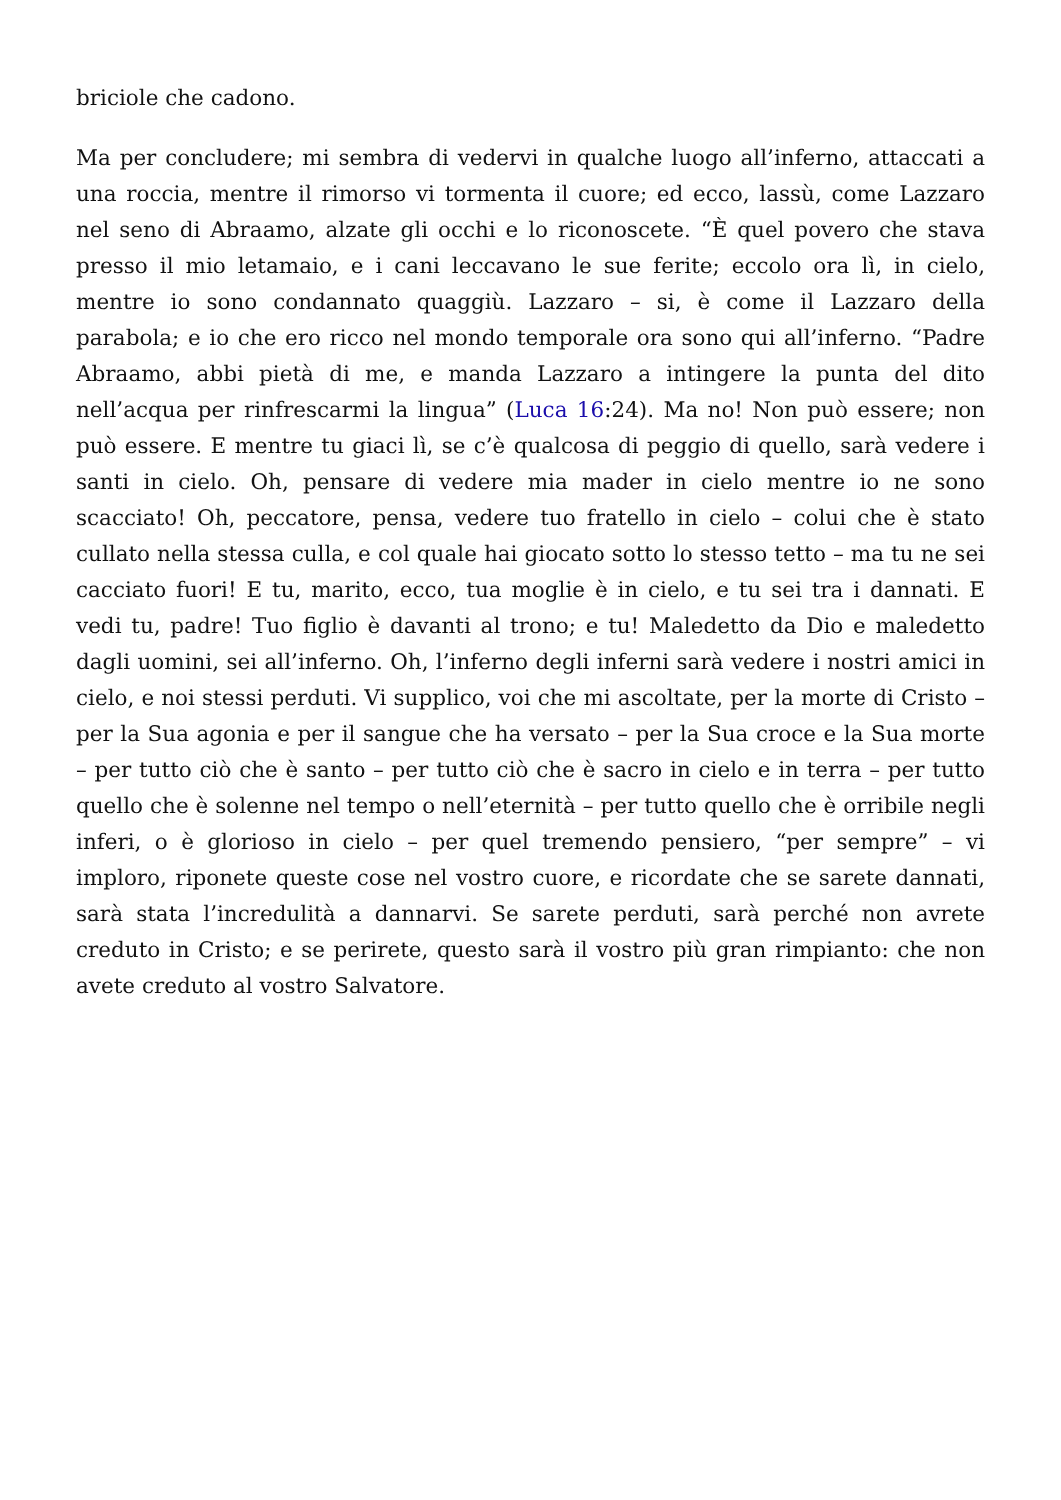briciole che cadono.
Ma per concludere; mi sembra di vedervi in qualche luogo all’inferno, attaccati a una roccia, mentre il rimorso vi tormenta il cuore; ed ecco, lassù, come Lazzaro nel seno di Abraamo, alzate gli occhi e lo riconoscete. “È quel povero che stava presso il mio letamaio, e i cani leccavano le sue ferite; eccolo ora lì, in cielo, mentre io sono condannato quaggiù. Lazzaro – si, è come il Lazzaro della parabola; e io che ero ricco nel mondo temporale ora sono qui all’inferno. “Padre Abraamo, abbi pietà di me, e manda Lazzaro a intingere la punta del dito nell’acqua per rinfrescarmi la lingua” (Luca 16:24). Ma no! Non può essere; non può essere. E mentre tu giaci lì, se c’è qualcosa di peggio di quello, sarà vedere i santi in cielo. Oh, pensare di vedere mia mader in cielo mentre io ne sono scacciato! Oh, peccatore, pensa, vedere tuo fratello in cielo – colui che è stato cullato nella stessa culla, e col quale hai giocato sotto lo stesso tetto – ma tu ne sei cacciato fuori! E tu, marito, ecco, tua moglie è in cielo, e tu sei tra i dannati. E vedi tu, padre! Tuo figlio è davanti al trono; e tu! Maledetto da Dio e maledetto dagli uomini, sei all’inferno. Oh, l’inferno degli inferni sarà vedere i nostri amici in cielo, e noi stessi perduti. Vi supplico, voi che mi ascoltate, per la morte di Cristo – per la Sua agonia e per il sangue che ha versato – per la Sua croce e la Sua morte – per tutto ciò che è santo – per tutto ciò che è sacro in cielo e in terra – per tutto quello che è solenne nel tempo o nell’eternità – per tutto quello che è orribile negli inferi, o è glorioso in cielo – per quel tremendo pensiero, “per sempre” – vi imploro, riponete queste cose nel vostro cuore, e ricordate che se sarete dannati, sarà stata l’incredulità a dannarvi. Se sarete perduti, sarà perché non avrete creduto in Cristo; e se perirete, questo sarà il vostro più gran rimpianto: che non avete creduto al vostro Salvatore.